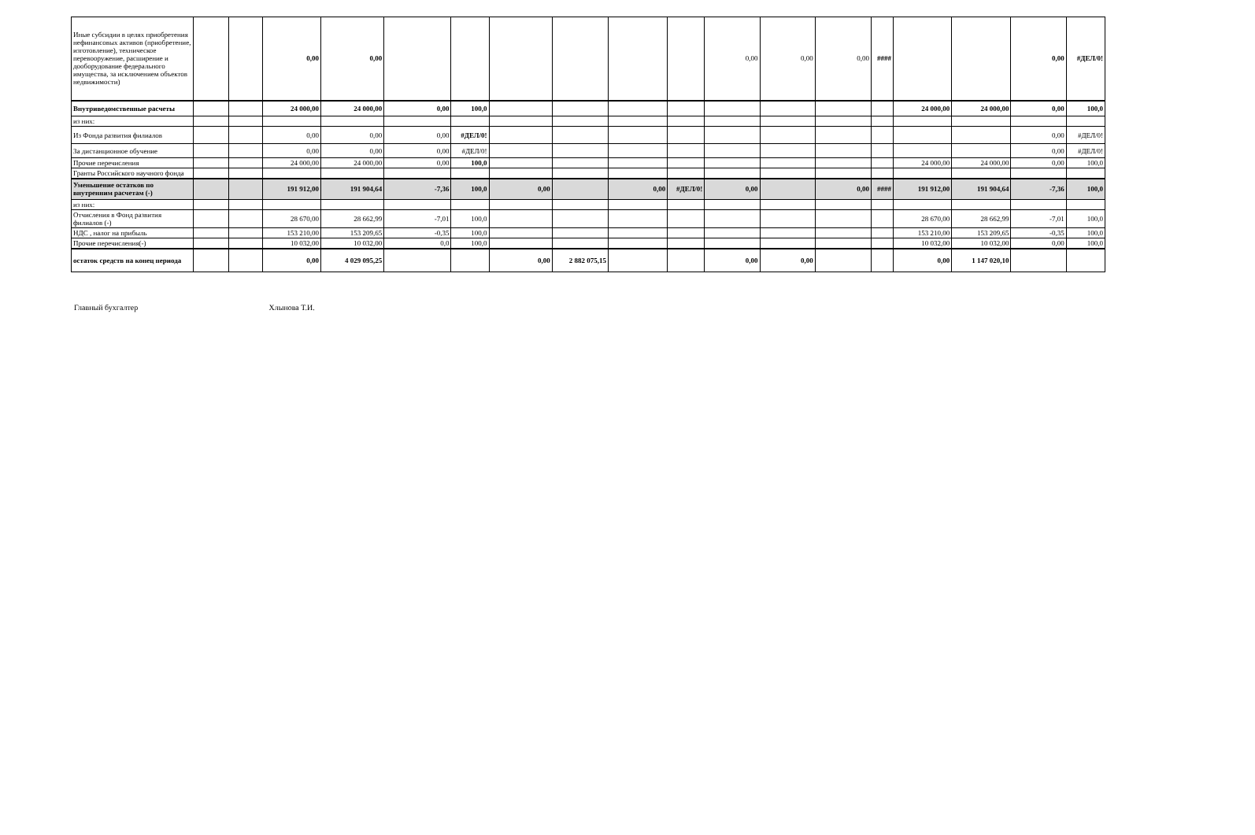| Иные субсидии в целях приобретения нефинансовых активов (приобретение, изготовление), техническое перевооружение, расширение и дооборудование федерального имущества, за исключением объектов недвижимости) | | | 0,00 | 0,00 | | | | | | | 0,00 | 0,00 | 0,00 | #### | | | 0,00 | #ДЕЛ/0! |
| Внутриведомственные расчеты | | | 24 000,00 | 24 000,00 | 0,00 | 100,0 | | | | | | | | | 24 000,00 | 24 000,00 | 0,00 | 100,0 |
| из них: | | | | | | | | | | | | | | | | | | |
| Из Фонда развития филиалов | | | 0,00 | 0,00 | 0,00 | #ДЕЛ/0! | | | | | | | | | | | 0,00 | #ДЕЛ/0! |
| За дистанционное обучение | | | 0,00 | 0,00 | 0,00 | #ДЕЛ/0! | | | | | | | | | | | 0,00 | #ДЕЛ/0! |
| Прочие перечисления | | | 24 000,00 | 24 000,00 | 0,00 | 100,0 | | | | | | | | | 24 000,00 | 24 000,00 | 0,00 | 100,0 |
| Гранты Российского научного фонда | | | | | | | | | | | | | | | | | | |
| Уменьшение остатков по внутренним расчетам (-) | | | 191 912,00 | 191 904,64 | -7,36 | 100,0 | 0,00 | | 0,00 | #ДЕЛ/0! | 0,00 | | 0,00 | #### | 191 912,00 | 191 904,64 | -7,36 | 100,0 |
| из них: | | | | | | | | | | | | | | | | | | |
| Отчисления в Фонд развития филиалов (-) | | | 28 670,00 | 28 662,99 | -7,01 | 100,0 | | | | | | | | | 28 670,00 | 28 662,99 | -7,01 | 100,0 |
| НДС , налог на прибыль | | | 153 210,00 | 153 209,65 | -0,35 | 100,0 | | | | | | | | | 153 210,00 | 153 209,65 | -0,35 | 100,0 |
| Прочие перечисления(-) | | | 10 032,00 | 10 032,00 | 0,0 | 100,0 | | | | | | | | | 10 032,00 | 10 032,00 | 0,00 | 100,0 |
| остаток средств на конец периода | | | 0,00 | 4 029 095,25 | | | 0,00 | 2 882 075,15 | | | 0,00 | 0,00 | | | 0,00 | 1 147 020,10 | | |
Главный бухгалтер Хлынова Т.И.